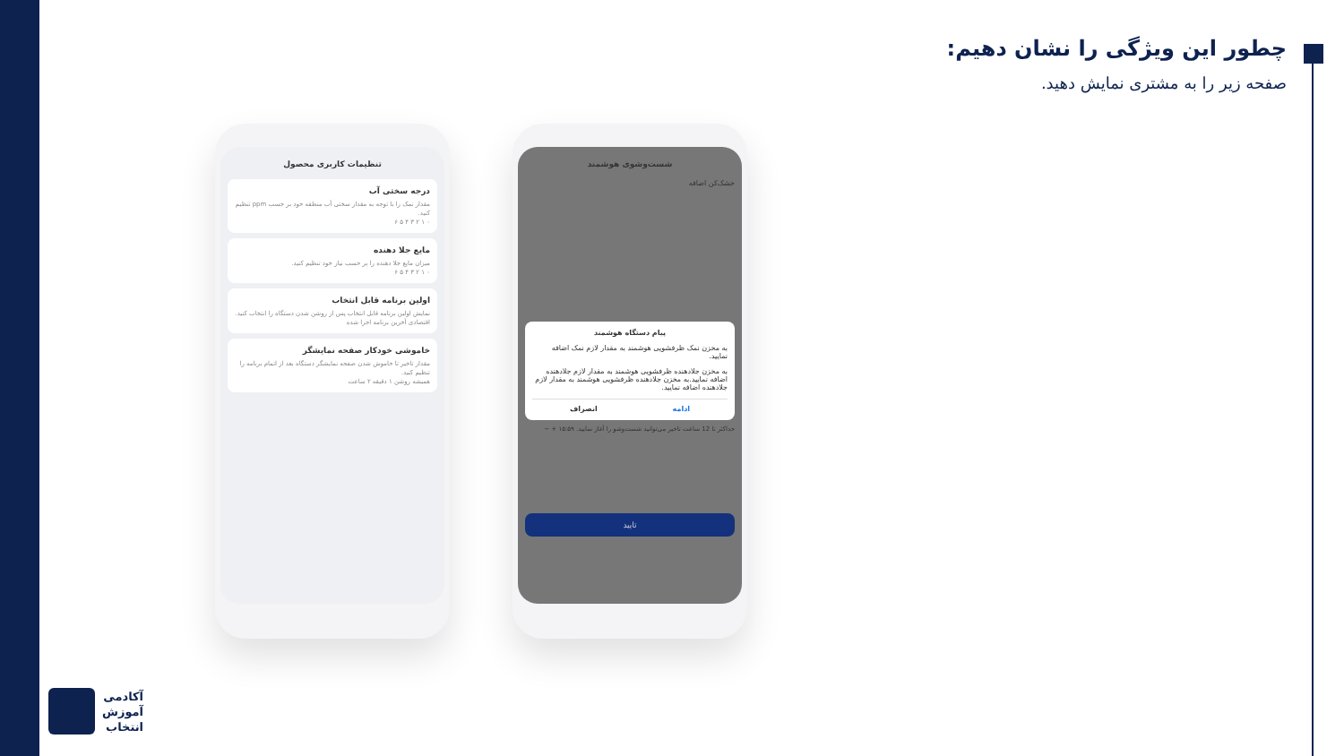چطور این ویژگی را نشان دهیم:
صفحه زیر را به مشتری نمایش دهید.
تنظیمات کاربری محصول
درجه سختی آب
مقدار نمک را با توجه به مقدار سختی آب منطقه خود بر حسب ppm تنظیم کنید.
۰ ۱ ۲ ۳ ۴ ۵ ۶
مایع جلا دهنده
میزان مایع جلا دهنده را بر حسب نیاز خود تنظیم کنید.
۰ ۱ ۲ ۳ ۴ ۵ ۶
اولین برنامه قابل انتخاب
نمایش اولین برنامه قابل انتخاب پس از روشن شدن دستگاه را انتخاب کنید.
اقتصادی آخرین برنامه اجرا شده
خاموشی خودکار صفحه نمایشگر
مقدار تاخیر تا خاموش شدن صفحه نمایشگر دستگاه بعد از اتمام برنامه را تنظیم کنید.
همیشه روشن ۱ دقیقه ۲ ساعت
شست‌وشوی هوشمند
خشک‌کن اضافه
پیام دستگاه هوشمند
به مخزن نمک ظرفشویی هوشمند به مقدار لازم نمک اضافه نمایید.
به مخزن جلادهنده ظرفشویی هوشمند به مقدار لازم جلادهنده اضافه نمایید.به مخزن جلادهنده ظرفشویی هوشمند به مقدار لازم جلادهنده اضافه نمایید.
ادامه انصراف
حداکثر تا 12 ساعت تاخیر می‌توانید شست‌وشو را آغاز نمایید. ۱۵:۵۹ + −
تایید
آکادمی
آموزش
انتخاب